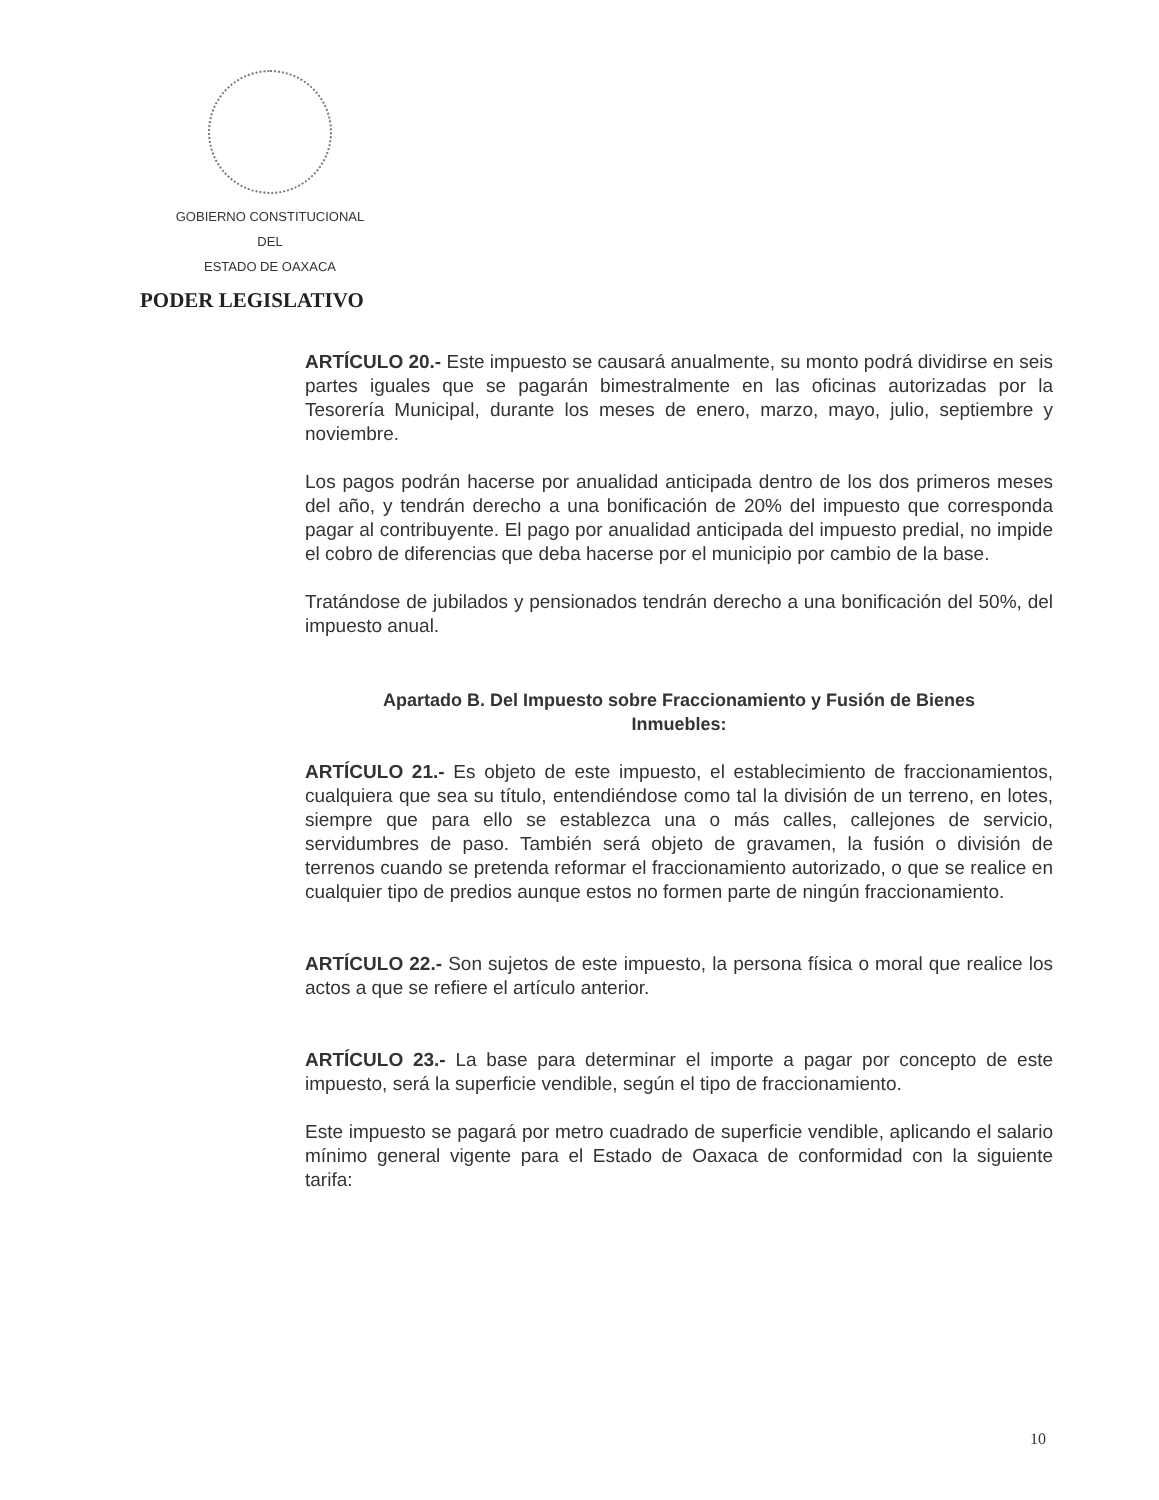GOBIERNO CONSTITUCIONAL
DEL
ESTADO DE OAXACA
PODER LEGISLATIVO
ARTÍCULO 20.- Este impuesto se causará anualmente, su monto podrá dividirse en seis partes iguales que se pagarán bimestralmente en las oficinas autorizadas por la Tesorería Municipal, durante los meses de enero, marzo, mayo, julio, septiembre y noviembre.
Los pagos podrán hacerse por anualidad anticipada dentro de los dos primeros meses del año, y tendrán derecho a una bonificación de 20% del impuesto que corresponda pagar al contribuyente. El pago por anualidad anticipada del impuesto predial, no impide el cobro de diferencias que deba hacerse por el municipio por cambio de la base.
Tratándose de jubilados y pensionados tendrán derecho a una bonificación del 50%, del impuesto anual.
Apartado B. Del Impuesto sobre Fraccionamiento y Fusión de Bienes Inmuebles:
ARTÍCULO 21.- Es objeto de este impuesto, el establecimiento de fraccionamientos, cualquiera que sea su título, entendiéndose como tal la división de un terreno, en lotes, siempre que para ello se establezca una o más calles, callejones de servicio, servidumbres de paso. También será objeto de gravamen, la fusión o división de terrenos cuando se pretenda reformar el fraccionamiento autorizado, o que se realice en cualquier tipo de predios aunque estos no formen parte de ningún fraccionamiento.
ARTÍCULO 22.- Son sujetos de este impuesto, la persona física o moral que realice los actos a que se refiere el artículo anterior.
ARTÍCULO 23.- La base para determinar el importe a pagar por concepto de este impuesto, será la superficie vendible, según el tipo de fraccionamiento.
Este impuesto se pagará por metro cuadrado de superficie vendible, aplicando el salario mínimo general vigente para el Estado de Oaxaca de conformidad con la siguiente tarifa:
10